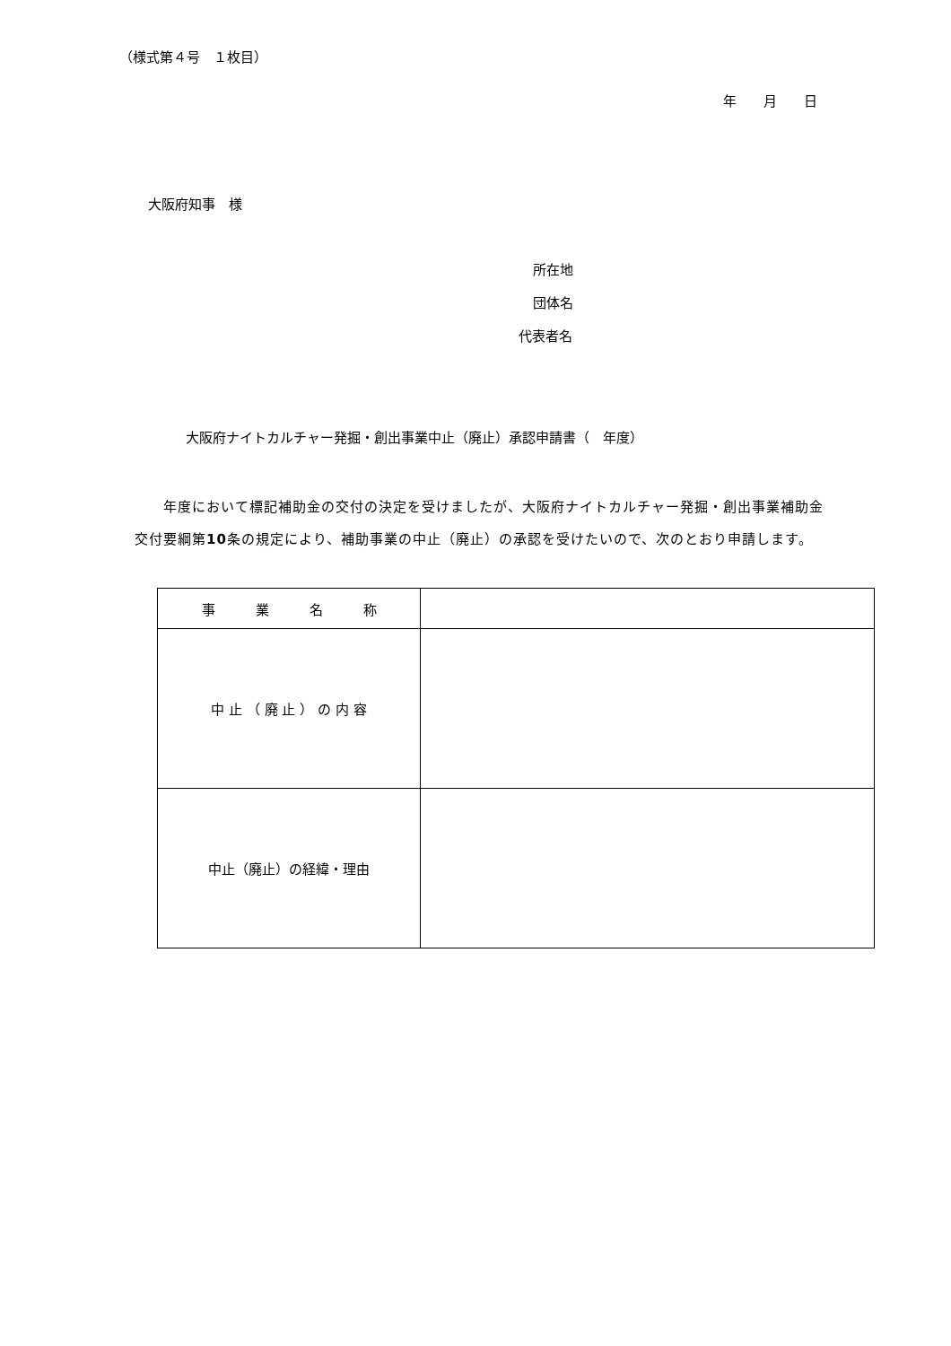（様式第４号　１枚目）
年　　月　　日
大阪府知事　様
所在地
団体名
代表者名
大阪府ナイトカルチャー発掘・創出事業中止（廃止）承認申請書（　年度）
　　年度において標記補助金の交付の決定を受けましたが、大阪府ナイトカルチャー発掘・創出事業補助金交付要綱第10条の規定により、補助事業の中止（廃止）の承認を受けたいので、次のとおり申請します。
| 事 業 名 称 | |
| 中 止 （ 廃 止 ） の 内 容 | |
| 中止（廃止）の経緯・理由 | |